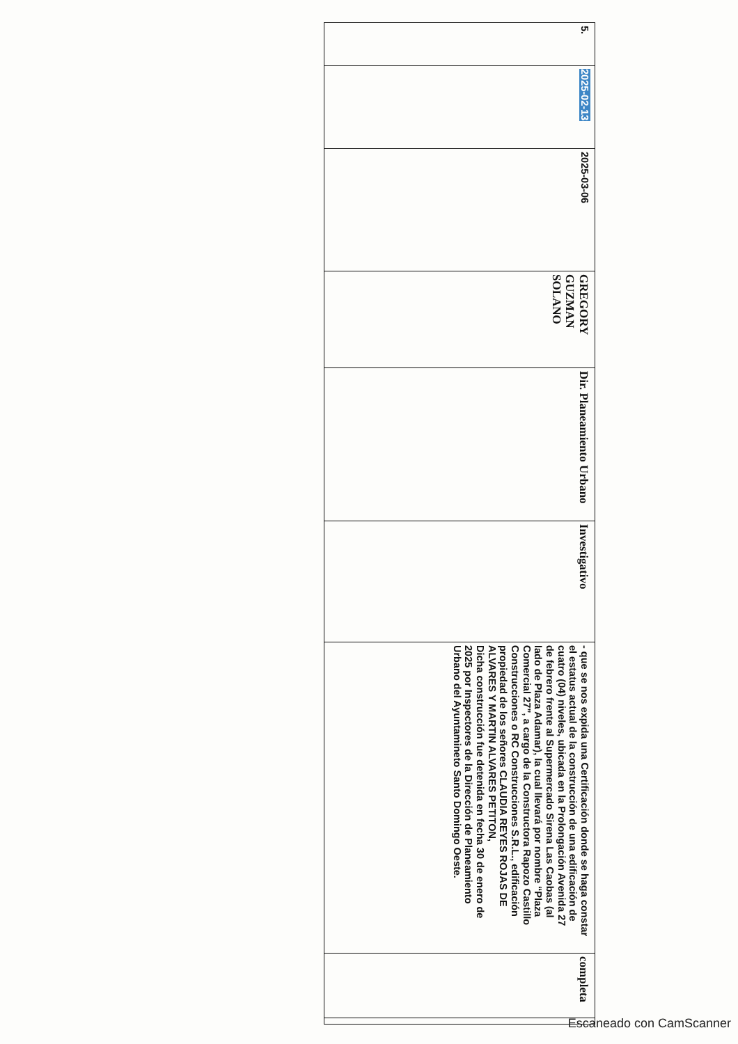| 5. | 2025-02-13 | 2025-03-06 | GREGORY GUZMAN SOLANO | Dir. Planeamiento Urbano | Investigativo | - que se nos expida una Certificación donde se haga constar el estatus actual de la construcción de una edificación de cuatro (04) niveles, ubicada en la Prolongación Avenida 27 de febrero frente al Supermercado Sirena Las Caobas (al lado de Plaza Adamar), la cual llevará por nombre “Plaza Comercial 27”, a cargo de la Constructora Rapozo Castillo Construcciones o RC Construcciones S.R.L., edificación propiedad de los señores CLAUDIA REYES ROJAS DE ALVARES Y MARTIN ALVARES PETITON, Dicha construcción fue detenida en fecha 30 de enero de 2025 por Inspectores de la Dirección de Planeamiento Urbano del Ayuntamineto Santo Domingo Oeste. | completa | |
Escaneado con CamScanner